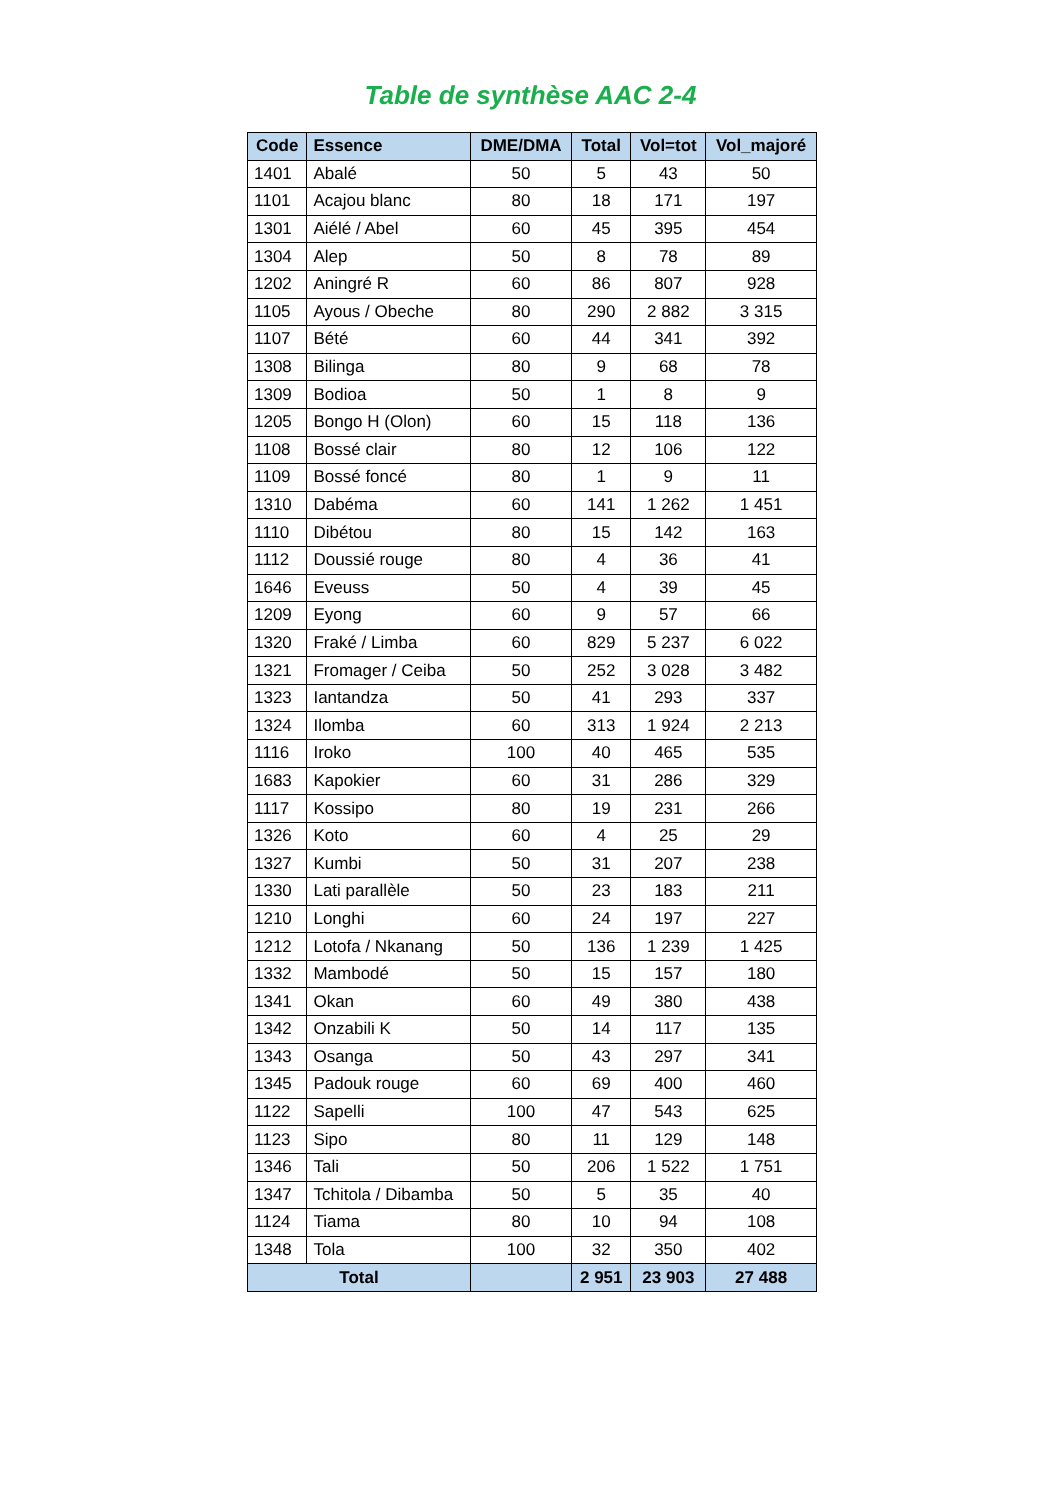Table de synthèse AAC 2-4
| Code | Essence | DME/DMA | Total | Vol=tot | Vol_majoré |
| --- | --- | --- | --- | --- | --- |
| 1401 | Abalé | 50 | 5 | 43 | 50 |
| 1101 | Acajou blanc | 80 | 18 | 171 | 197 |
| 1301 | Aiélé / Abel | 60 | 45 | 395 | 454 |
| 1304 | Alep | 50 | 8 | 78 | 89 |
| 1202 | Aningré R | 60 | 86 | 807 | 928 |
| 1105 | Ayous / Obeche | 80 | 290 | 2 882 | 3 315 |
| 1107 | Bété | 60 | 44 | 341 | 392 |
| 1308 | Bilinga | 80 | 9 | 68 | 78 |
| 1309 | Bodioa | 50 | 1 | 8 | 9 |
| 1205 | Bongo H (Olon) | 60 | 15 | 118 | 136 |
| 1108 | Bossé clair | 80 | 12 | 106 | 122 |
| 1109 | Bossé foncé | 80 | 1 | 9 | 11 |
| 1310 | Dabéma | 60 | 141 | 1 262 | 1 451 |
| 1110 | Dibétou | 80 | 15 | 142 | 163 |
| 1112 | Doussié rouge | 80 | 4 | 36 | 41 |
| 1646 | Eveuss | 50 | 4 | 39 | 45 |
| 1209 | Eyong | 60 | 9 | 57 | 66 |
| 1320 | Fraké / Limba | 60 | 829 | 5 237 | 6 022 |
| 1321 | Fromager / Ceiba | 50 | 252 | 3 028 | 3 482 |
| 1323 | Iantandza | 50 | 41 | 293 | 337 |
| 1324 | Ilomba | 60 | 313 | 1 924 | 2 213 |
| 1116 | Iroko | 100 | 40 | 465 | 535 |
| 1683 | Kapokier | 60 | 31 | 286 | 329 |
| 1117 | Kossipo | 80 | 19 | 231 | 266 |
| 1326 | Koto | 60 | 4 | 25 | 29 |
| 1327 | Kumbi | 50 | 31 | 207 | 238 |
| 1330 | Lati parallèle | 50 | 23 | 183 | 211 |
| 1210 | Longhi | 60 | 24 | 197 | 227 |
| 1212 | Lotofa / Nkanang | 50 | 136 | 1 239 | 1 425 |
| 1332 | Mambodé | 50 | 15 | 157 | 180 |
| 1341 | Okan | 60 | 49 | 380 | 438 |
| 1342 | Onzabili K | 50 | 14 | 117 | 135 |
| 1343 | Osanga | 50 | 43 | 297 | 341 |
| 1345 | Padouk rouge | 60 | 69 | 400 | 460 |
| 1122 | Sapelli | 100 | 47 | 543 | 625 |
| 1123 | Sipo | 80 | 11 | 129 | 148 |
| 1346 | Tali | 50 | 206 | 1 522 | 1 751 |
| 1347 | Tchitola / Dibamba | 50 | 5 | 35 | 40 |
| 1124 | Tiama | 80 | 10 | 94 | 108 |
| 1348 | Tola | 100 | 32 | 350 | 402 |
| Total | | | 2 951 | 23 903 | 27 488 |